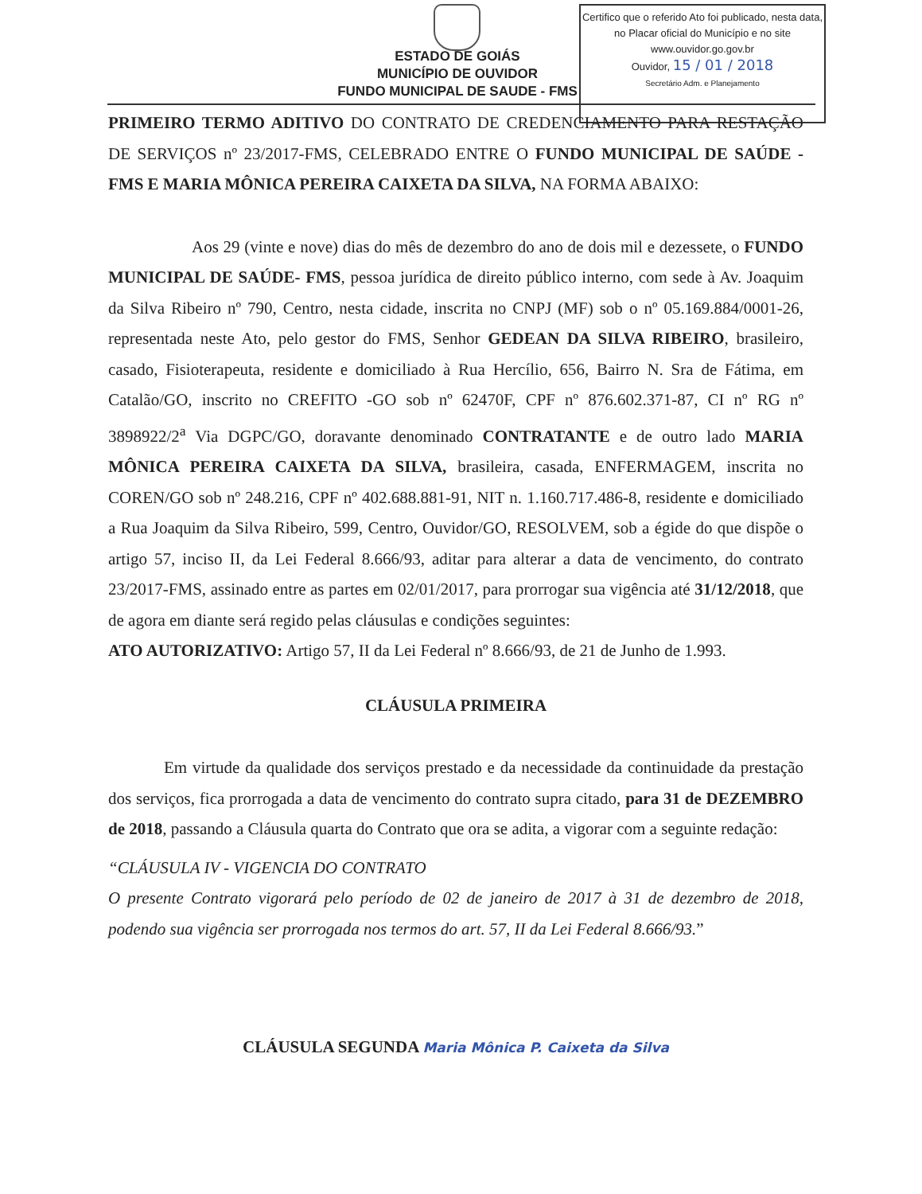ESTADO DE GOIÁS
MUNICÍPIO DE OUVIDOR
FUNDO MUNICIPAL DE SAUDE - FMS
Certifico que o referido Ato foi publicado, nesta data, no Placar oficial do Município e no site www.ouvidor.go.gov.br
Ouvidor, 15 / 01 / 2018
Secretário Adm. e Planejamento
PRIMEIRO TERMO ADITIVO DO CONTRATO DE CREDENCIAMENTO PARA RESTAÇÃO DE SERVIÇOS nº 23/2017-FMS, CELEBRADO ENTRE O FUNDO MUNICIPAL DE SAÚDE - FMS E MARIA MÔNICA PEREIRA CAIXETA DA SILVA, NA FORMA ABAIXO:
Aos 29 (vinte e nove) dias do mês de dezembro do ano de dois mil e dezessete, o FUNDO MUNICIPAL DE SAÚDE- FMS, pessoa jurídica de direito público interno, com sede à Av. Joaquim da Silva Ribeiro nº 790, Centro, nesta cidade, inscrita no CNPJ (MF) sob o nº 05.169.884/0001-26, representada neste Ato, pelo gestor do FMS, Senhor GEDEAN DA SILVA RIBEIRO, brasileiro, casado, Fisioterapeuta, residente e domiciliado à Rua Hercílio, 656, Bairro N. Sra de Fátima, em Catalão/GO, inscrito no CREFITO -GO sob nº 62470F, CPF nº 876.602.371-87, CI nº RG nº 3898922/2<sup>a</sup> Via DGPC/GO, doravante denominado CONTRATANTE e de outro lado MARIA MÔNICA PEREIRA CAIXETA DA SILVA, brasileira, casada, ENFERMAGEM, inscrita no COREN/GO sob nº 248.216, CPF nº 402.688.881-91, NIT n. 1.160.717.486-8, residente e domiciliado a Rua Joaquim da Silva Ribeiro, 599, Centro, Ouvidor/GO, RESOLVEM, sob a égide do que dispõe o artigo 57, inciso II, da Lei Federal 8.666/93, aditar para alterar a data de vencimento, do contrato 23/2017-FMS, assinado entre as partes em 02/01/2017, para prorrogar sua vigência até 31/12/2018, que de agora em diante será regido pelas cláusulas e condições seguintes:
ATO AUTORIZATIVO: Artigo 57, II da Lei Federal nº 8.666/93, de 21 de Junho de 1.993.
CLÁUSULA PRIMEIRA
Em virtude da qualidade dos serviços prestado e da necessidade da continuidade da prestação dos serviços, fica prorrogada a data de vencimento do contrato supra citado, para 31 de DEZEMBRO de 2018, passando a Cláusula quarta do Contrato que ora se adita, a vigorar com a seguinte redação:
“CLÁUSULA IV - VIGENCIA DO CONTRATO
O presente Contrato vigorará pelo período de 02 de janeiro de 2017 à 31 de dezembro de 2018, podendo sua vigência ser prorrogada nos termos do art. 57, II da Lei Federal 8.666/93.”
CLÁUSULA SEGUNDA Maria Mônica P. Caixeta da Silva